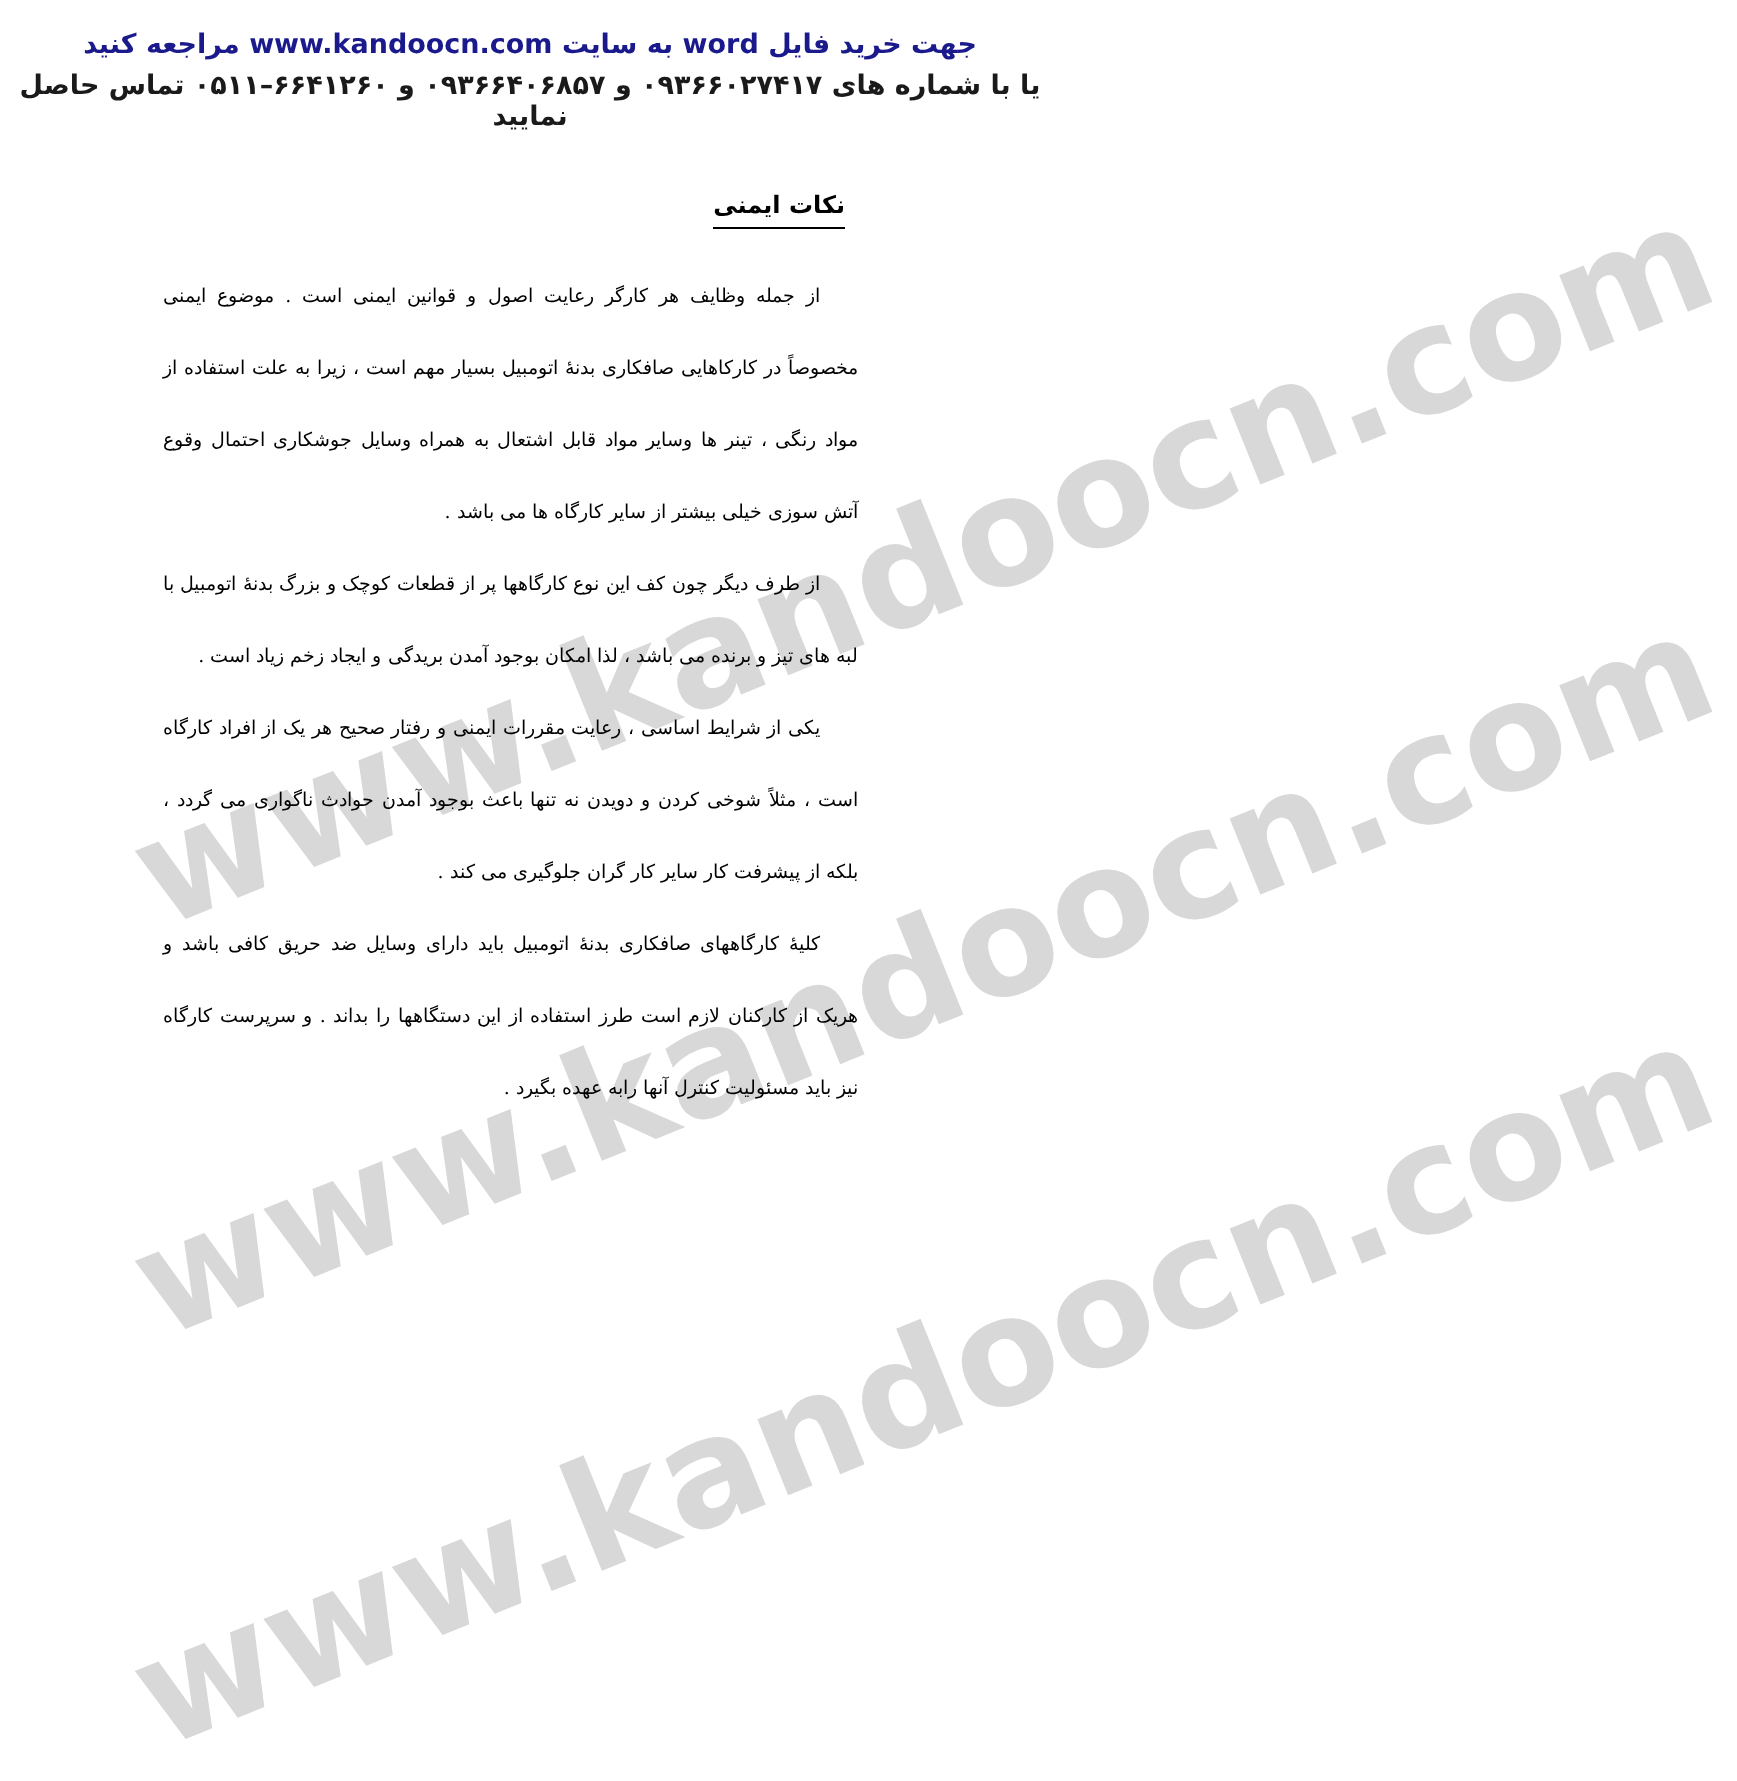www.kandoocn.com
www.kandoocn.com
www.kandoocn.com
جهت خرید فایل word به سایت www.kandoocn.com مراجعه کنید
یا با شماره های ۰۹۳۶۶۰۲۷۴۱۷ و ۰۹۳۶۶۴۰۶۸۵۷ و ۶۶۴۱۲۶۰–۰۵۱۱ تماس حاصل نمایید
نکات ایمنی
  از جمله وظایف هر کارگر رعایت اصول و قوانین ایمنی است . موضوع ایمنی مخصوصاً در کارکاهایی صافکاری بدنهٔ اتومبیل بسیار مهم است ، زیرا به علت استفاده از مواد رنگی ، تینر ها وسایر مواد قابل اشتعال به همراه وسایل جوشکاری احتمال وقوع آتش سوزی خیلی بیشتر از سایر کارگاه ها می باشد .
  از طرف دیگر چون کف این نوع کارگاهها پر از قطعات کوچک و بزرگ بدنهٔ اتومبیل با لبه های تیز و برنده می باشد ، لذا امکان بوجود آمدن بریدگی و ایجاد زخم زیاد است .
  یکی از شرایط اساسی ، رعایت مقررات ایمنی و رفتار صحیح هر یک از افراد کارگاه است ، مثلاً شوخی کردن و دویدن نه تنها باعث بوجود آمدن حوادث ناگواری می گردد ، بلکه از پیشرفت کار سایر کار گران جلوگیری می کند .
  کلیهٔ کارگاههای صافکاری بدنهٔ اتومبیل باید دارای وسایل ضد حریق کافی باشد و هریک از کارکنان لازم است طرز استفاده از این دستگاهها را بداند . و سرپرست کارگاه نیز باید مسئولیت کنترل آنها رابه عهده بگیرد .